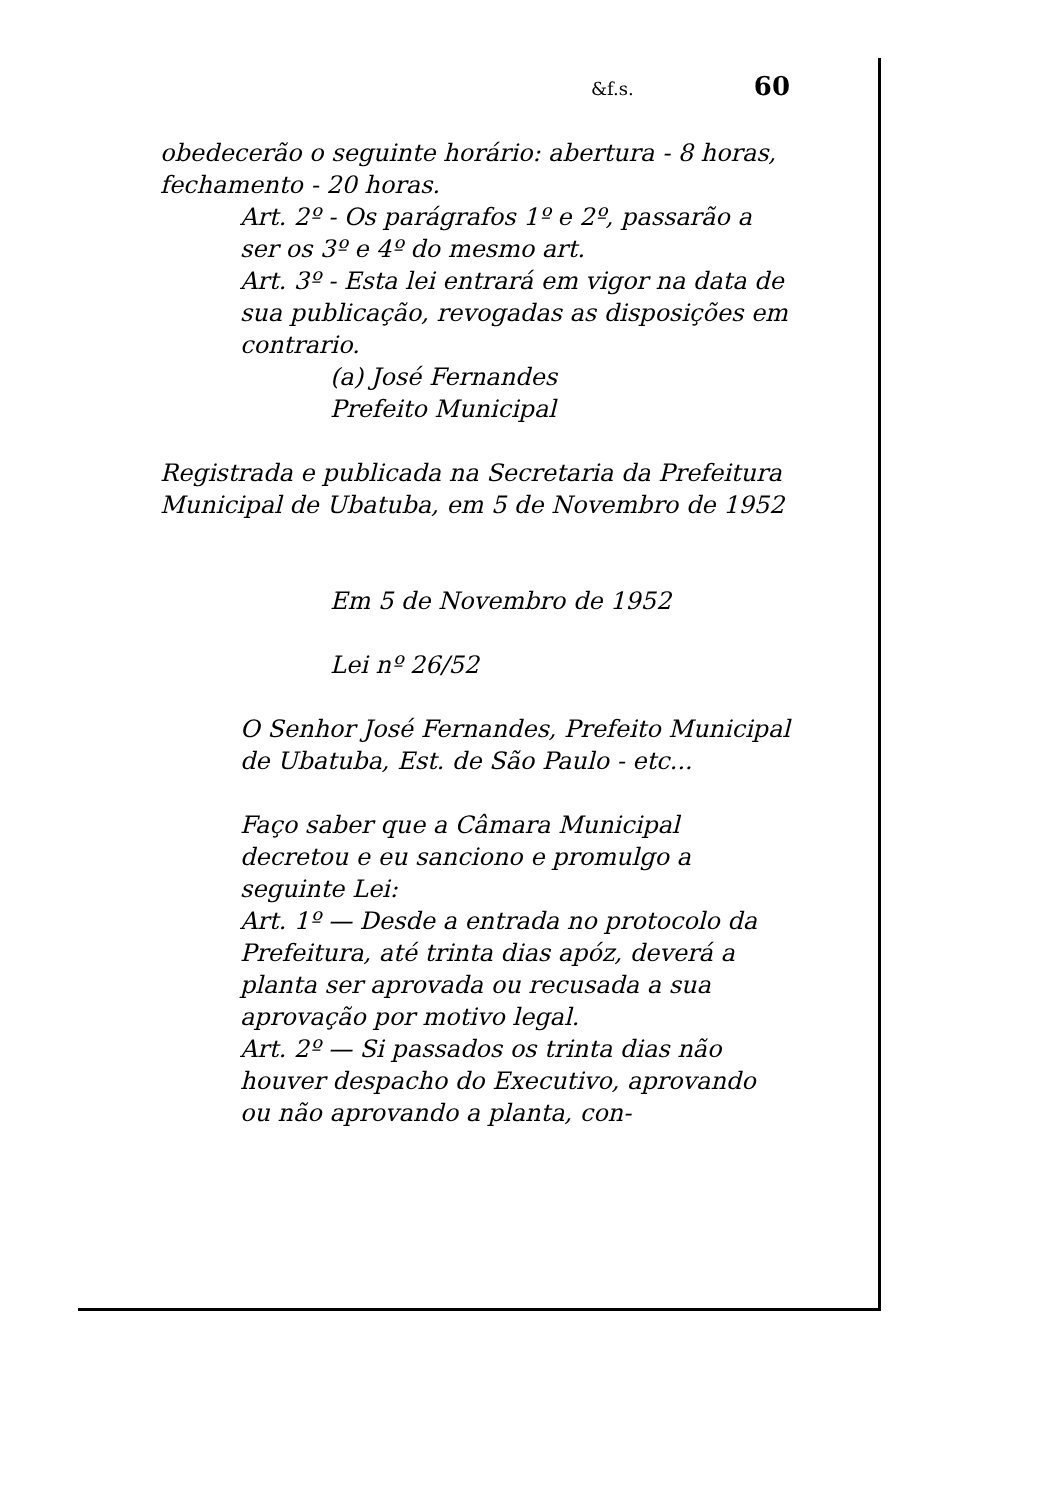&f.s. 60
obedecerão o seguinte horário: abertura - 8 horas, fechamento - 20 horas.
Art. 2º - Os parágrafos 1º e 2º, passarão a ser os 3º e 4º do mesmo art.
Art. 3º - Esta lei entrará em vigor na data de sua publicação, revogadas as disposições em contrario.
(a) José Fernandes
Prefeito Municipal
Registrada e publicada na Secretaria da Prefeitura Municipal de Ubatuba, em 5 de Novembro de 1952
Em 5 de Novembro de 1952
Lei nº 26/52
O Senhor José Fernandes, Prefeito Municipal de Ubatuba, Est. de São Paulo - etc...
Faço saber que a Câmara Municipal decretou e eu sanciono e promulgo a seguinte Lei:
Art. 1º — Desde a entrada no protocolo da Prefeitura, até trinta dias apóz, deverá a planta ser aprovada ou recusada a sua aprovação por motivo legal.
Art. 2º — Si passados os trinta dias não houver despacho do Executivo, aprovando ou não aprovando a planta, con-